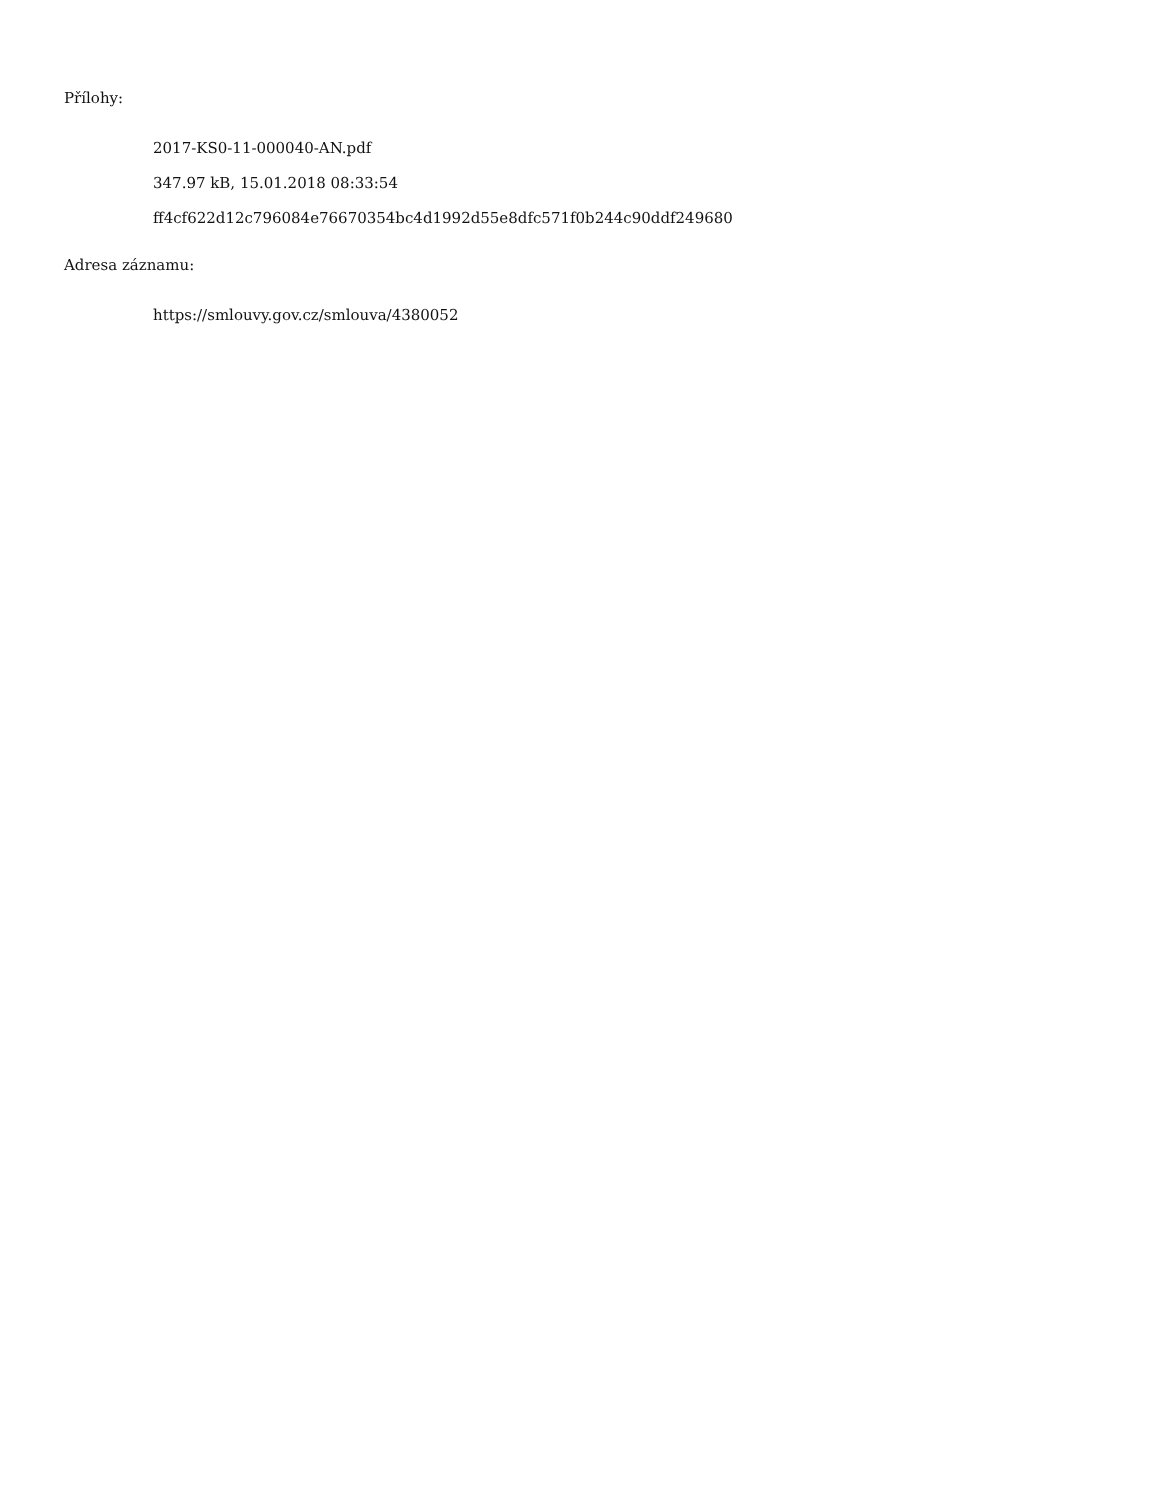Přílohy:
2017-KS0-11-000040-AN.pdf
347.97 kB, 15.01.2018 08:33:54
ff4cf622d12c796084e76670354bc4d1992d55e8dfc571f0b244c90ddf249680
Adresa záznamu:
https://smlouvy.gov.cz/smlouva/4380052